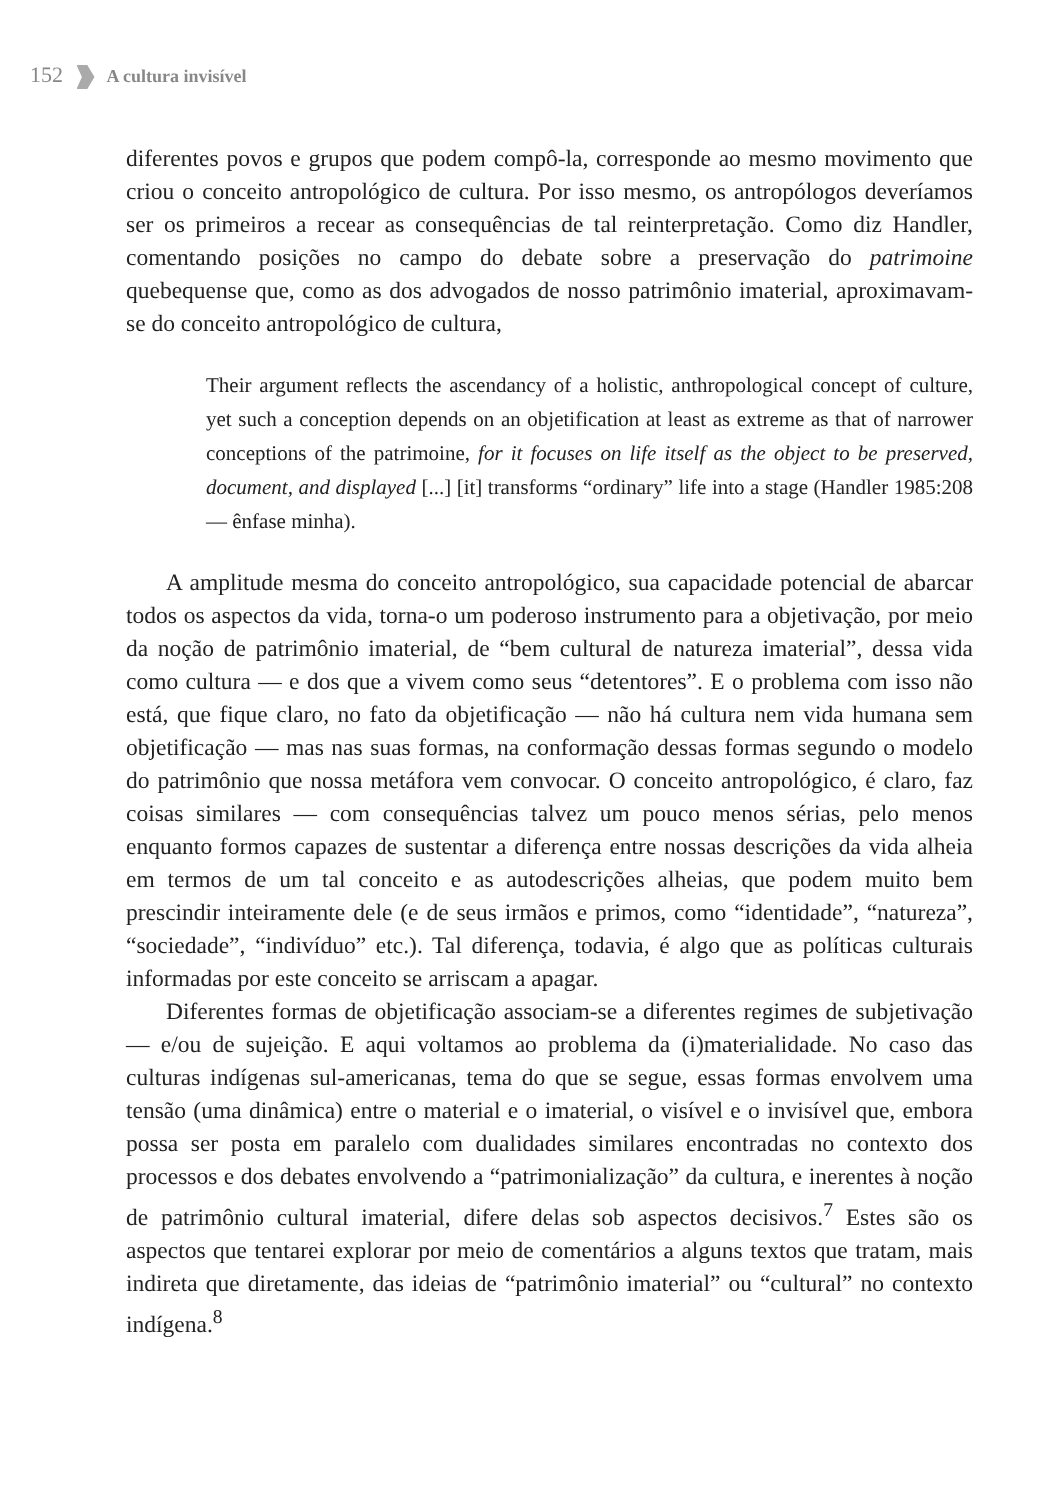152 A cultura invisível
diferentes povos e grupos que podem compô-la, corresponde ao mesmo movimento que criou o conceito antropológico de cultura. Por isso mesmo, os antropólogos deveríamos ser os primeiros a recear as consequências de tal reinterpretação. Como diz Handler, comentando posições no campo do debate sobre a preservação do patrimoine quebequense que, como as dos advogados de nosso patrimônio imaterial, aproximavam-se do conceito antropológico de cultura,
Their argument reflects the ascendancy of a holistic, anthropological concept of culture, yet such a conception depends on an objetification at least as extreme as that of narrower conceptions of the patrimoine, for it focuses on life itself as the object to be preserved, document, and displayed [...] [it] transforms “ordinary” life into a stage (Handler 1985:208 — ênfase minha).
A amplitude mesma do conceito antropológico, sua capacidade potencial de abarcar todos os aspectos da vida, torna-o um poderoso instrumento para a objetivação, por meio da noção de patrimônio imaterial, de “bem cultural de natureza imaterial”, dessa vida como cultura — e dos que a vivem como seus “detentores”. E o problema com isso não está, que fique claro, no fato da objetificação — não há cultura nem vida humana sem objetificação — mas nas suas formas, na conformação dessas formas segundo o modelo do patrimônio que nossa metáfora vem convocar. O conceito antropológico, é claro, faz coisas similares — com consequências talvez um pouco menos sérias, pelo menos enquanto formos capazes de sustentar a diferença entre nossas descrições da vida alheia em termos de um tal conceito e as autodescrições alheias, que podem muito bem prescindir inteiramente dele (e de seus irmãos e primos, como “identidade”, “natureza”, “sociedade”, “indivíduo” etc.). Tal diferença, todavia, é algo que as políticas culturais informadas por este conceito se arriscam a apagar.
Diferentes formas de objetificação associam-se a diferentes regimes de subjetivação — e/ou de sujeição. E aqui voltamos ao problema da (i)materialidade. No caso das culturas indígenas sul-americanas, tema do que se segue, essas formas envolvem uma tensão (uma dinâmica) entre o material e o imaterial, o visível e o invisível que, embora possa ser posta em paralelo com dualidades similares encontradas no contexto dos processos e dos debates envolvendo a “patrimonialização” da cultura, e inerentes à noção de patrimônio cultural imaterial, difere delas sob aspectos decisivos.<sup>7</sup> Estes são os aspectos que tentarei explorar por meio de comentários a alguns textos que tratam, mais indireta que diretamente, das ideias de “patrimônio imaterial” ou “cultural” no contexto indígena.<sup>8</sup>